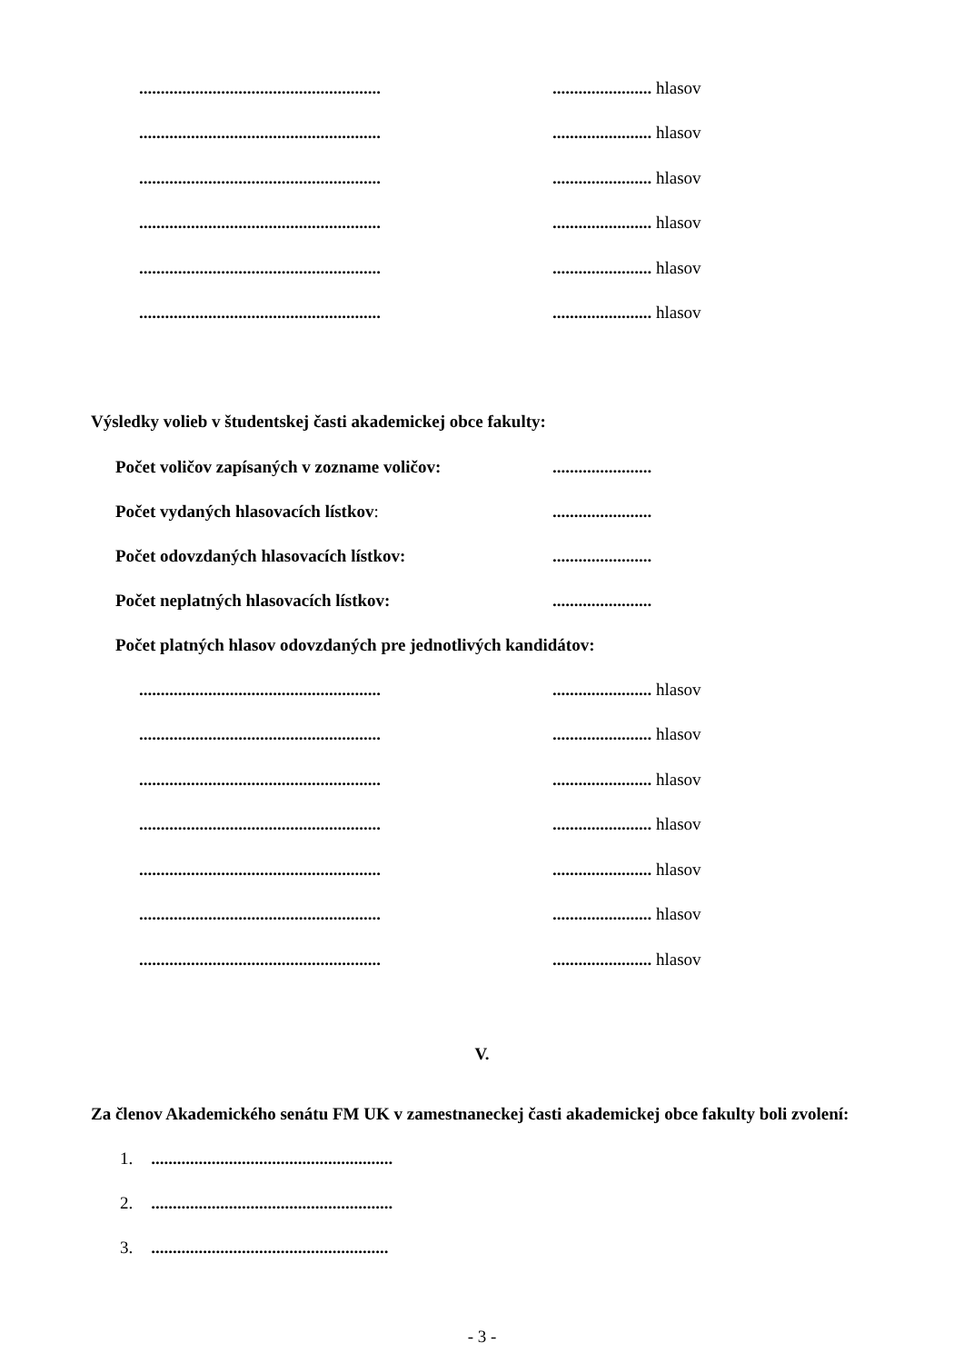............................................................................... hlasov
............................................................................... hlasov
............................................................................... hlasov
............................................................................... hlasov
............................................................................... hlasov
............................................................................... hlasov
Výsledky volieb v študentskej časti akademickej obce fakulty:
Počet voličov zapísaných v zozname voličov:.......................
Počet vydaných hlasovacích lístkov:.......................
Počet odovzdaných hlasovacích lístkov:.......................
Počet neplatných hlasovacích lístkov:.......................
Počet platných hlasov odovzdaných pre jednotlivých kandidátov:
............................................................................... hlasov
............................................................................... hlasov
............................................................................... hlasov
............................................................................... hlasov
............................................................................... hlasov
............................................................................... hlasov
............................................................................... hlasov
V.
Za členov Akademického senátu FM UK v zamestnaneckej časti akademickej obce fakulty boli zvolení:
1. ........................................................
2. ........................................................
3. .......................................................
- 3 -